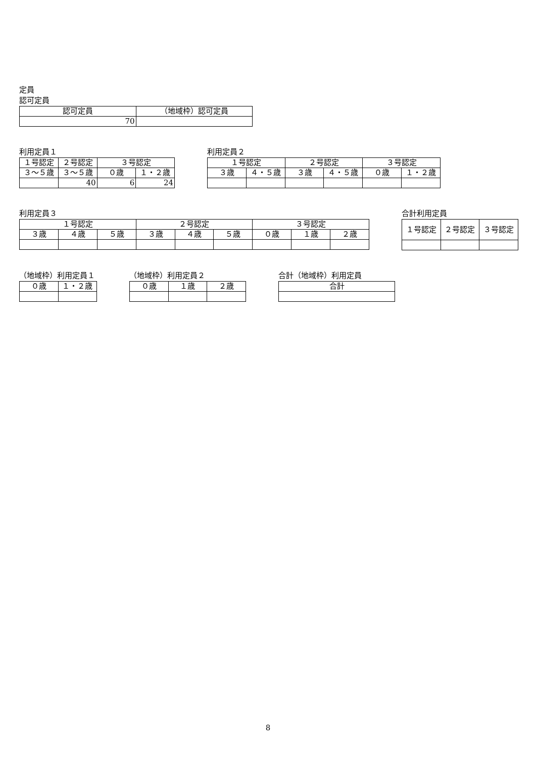定員
認可定員
| 認可定員 | （地域枠）認可定員 |
| --- | --- |
| 70 | |
利用定員１
| １号認定 | ２号認定 | ３号認定 | |
| --- | --- | --- | --- |
| ３～５歳 | ３～５歳 | ０歳 | １・２歳 |
| | 40 | 6 | 24 |
利用定員２
| １号認定 | | ２号認定 | | ３号認定 | |
| --- | --- | --- | --- | --- | --- |
| ３歳 | ４・５歳 | ３歳 | ４・５歳 | ０歳 | １・２歳 |
利用定員３
| １号認定 | | | ２号認定 | | | ３号認定 | | |
| --- | --- | --- | --- | --- | --- | --- | --- | --- |
| ３歳 | ４歳 | ５歳 | ３歳 | ４歳 | ５歳 | ０歳 | １歳 | ２歳 |
合計利用定員
| １号認定 | ２号認定 | ３号認定 |
| --- | --- | --- |
（地域枠）利用定員１
| ０歳 | １・２歳 |
| --- | --- |
（地域枠）利用定員２
| ０歳 | １歳 | ２歳 |
| --- | --- | --- |
合計（地域枠）利用定員
| 合計 |
| --- |
8